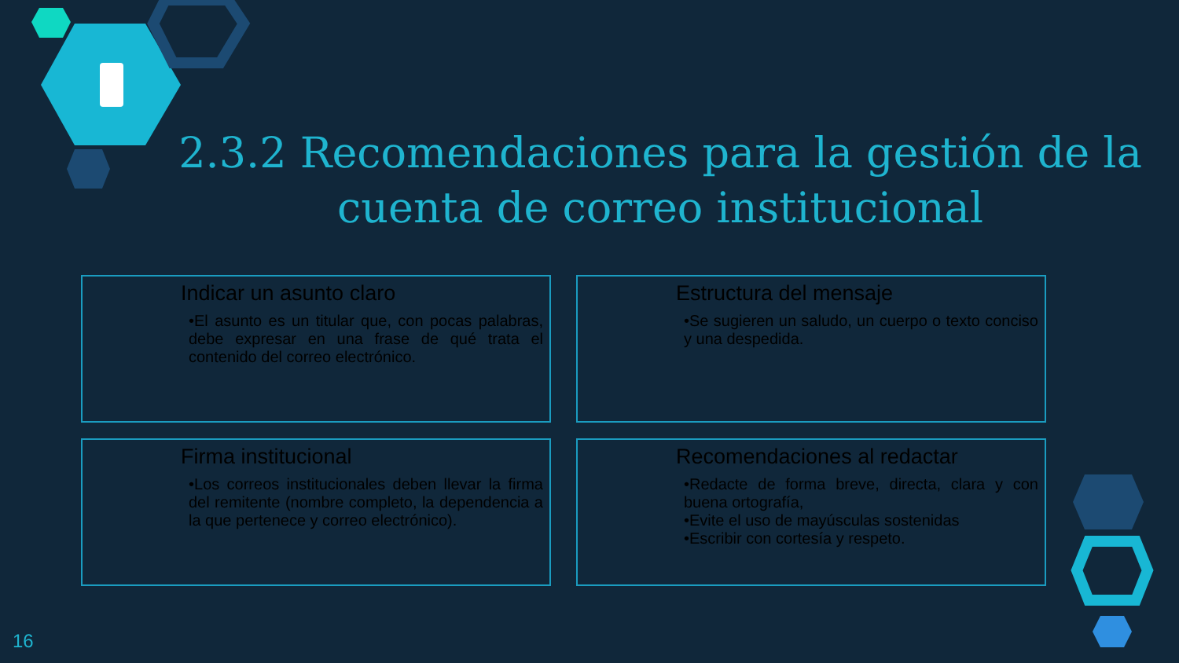2.3.2 Recomendaciones para la gestión de la cuenta de correo institucional
Indicar un asunto claro
•El asunto es un titular que, con pocas palabras, debe expresar en una frase de qué trata el contenido del correo electrónico.
Estructura del mensaje
•Se sugieren un saludo, un cuerpo o texto conciso y una despedida.
Firma institucional
•Los correos institucionales deben llevar la firma del remitente (nombre completo, la dependencia a la que pertenece y correo electrónico).
Recomendaciones al redactar
•Redacte de forma breve, directa, clara y con buena ortografía,
•Evite el uso de mayúsculas sostenidas
•Escribir con cortesía y respeto.
16